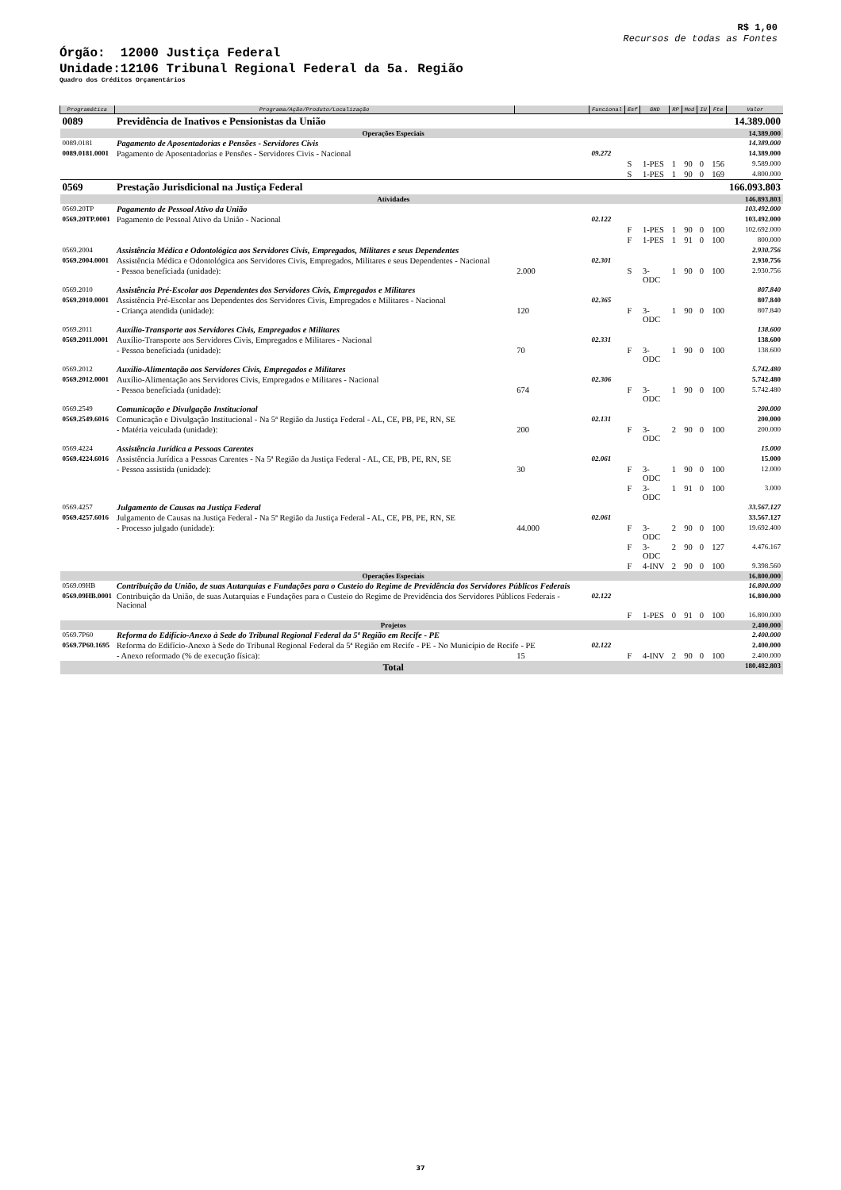R$ 1,00
Recursos de todas as Fontes
Órgão: 12000 Justiça Federal
Unidade:12106 Tribunal Regional Federal da 5a. Região
Quadro dos Créditos Orçamentários
| Programática | Programa/Ação/Produto/Localização | | Funcional | Esf | GND | RP | Mod | IU | Fte | Valor |
| --- | --- | --- | --- | --- | --- | --- | --- | --- | --- | --- |
| 0089 | Previdência de Inativos e Pensionistas da União | | | | | | | | | 14.389.000 |
| Operações Especiais | | | | | | | | | | 14.389.000 |
| 0089.0181 | Pagamento de Aposentadorias e Pensões - Servidores Civis | | | | | | | | | 14.389.000 |
| 0089.0181.0001 | Pagamento de Aposentadorias e Pensões - Servidores Civis - Nacional | | 09.272 | | | | | | | 14.389.000 |
| | | | | S | 1-PES | 1 | 90 | 0 | 156 | 9.589.000 |
| | | | | S | 1-PES | 1 | 90 | 0 | 169 | 4.800.000 |
| 0569 | Prestação Jurisdicional na Justiça Federal | | | | | | | | | 166.093.803 |
| Atividades | | | | | | | | | | 146.893.803 |
| 0569.20TP | Pagamento de Pessoal Ativo da União | | | | | | | | | 103.492.000 |
| 0569.20TP.0001 | Pagamento de Pessoal Ativo da União - Nacional | | 02.122 | | | | | | | 103.492.000 |
| | | | | F | 1-PES | 1 | 90 | 0 | 100 | 102.692.000 |
| | | | | F | 1-PES | 1 | 91 | 0 | 100 | 800.000 |
| 0569.2004 | Assistência Médica e Odontológica aos Servidores Civis, Empregados, Militares e seus Dependentes | | | | | | | | | 2.930.756 |
| 0569.2004.0001 | Assistência Médica e Odontológica aos Servidores Civis, Empregados, Militares e seus Dependentes - Nacional | | 02.301 | | | | | | | 2.930.756 |
| | - Pessoa beneficiada (unidade): | 2.000 | | S | 3-ODC | 1 | 90 | 0 | 100 | 2.930.756 |
| 0569.2010 | Assistência Pré-Escolar aos Dependentes dos Servidores Civis, Empregados e Militares | | | | | | | | | 807.840 |
| 0569.2010.0001 | Assistência Pré-Escolar aos Dependentes dos Servidores Civis, Empregados e Militares - Nacional | | 02.365 | | | | | | | 807.840 |
| | - Criança atendida (unidade): | 120 | | F | 3-ODC | 1 | 90 | 0 | 100 | 807.840 |
| 0569.2011 | Auxílio-Transporte aos Servidores Civis, Empregados e Militares | | | | | | | | | 138.600 |
| 0569.2011.0001 | Auxílio-Transporte aos Servidores Civis, Empregados e Militares - Nacional | | 02.331 | | | | | | | 138.600 |
| | - Pessoa beneficiada (unidade): | 70 | | F | 3-ODC | 1 | 90 | 0 | 100 | 138.600 |
| 0569.2012 | Auxílio-Alimentação aos Servidores Civis, Empregados e Militares | | | | | | | | | 5.742.480 |
| 0569.2012.0001 | Auxílio-Alimentação aos Servidores Civis, Empregados e Militares - Nacional | | 02.306 | | | | | | | 5.742.480 |
| | - Pessoa beneficiada (unidade): | 674 | | F | 3-ODC | 1 | 90 | 0 | 100 | 5.742.480 |
| 0569.2549 | Comunicação e Divulgação Institucional | | | | | | | | | 200.000 |
| 0569.2549.6016 | Comunicação e Divulgação Institucional - Na 5ª Região da Justiça Federal - AL, CE, PB, PE, RN, SE | | 02.131 | | | | | | | 200.000 |
| | - Matéria veiculada (unidade): | 200 | | F | 3-ODC | 2 | 90 | 0 | 100 | 200.000 |
| 0569.4224 | Assistência Jurídica a Pessoas Carentes | | | | | | | | | 15.000 |
| 0569.4224.6016 | Assistência Jurídica a Pessoas Carentes - Na 5ª Região da Justiça Federal - AL, CE, PB, PE, RN, SE | | 02.061 | | | | | | | 15.000 |
| | - Pessoa assistida (unidade): | 30 | | F | 3-ODC | 1 | 90 | 0 | 100 | 12.000 |
| | | | | F | 3-ODC | 1 | 91 | 0 | 100 | 3.000 |
| 0569.4257 | Julgamento de Causas na Justiça Federal | | | | | | | | | 33.567.127 |
| 0569.4257.6016 | Julgamento de Causas na Justiça Federal - Na 5ª Região da Justiça Federal - AL, CE, PB, PE, RN, SE | | 02.061 | | | | | | | 33.567.127 |
| | - Processo julgado (unidade): | 44.000 | | F | 3-ODC | 2 | 90 | 0 | 100 | 19.692.400 |
| | | | | F | 3-ODC | 2 | 90 | 0 | 127 | 4.476.167 |
| | | | | F | 4-INV | 2 | 90 | 0 | 100 | 9.398.560 |
| Operações Especiais | | | | | | | | | | 16.800.000 |
| 0569.09HB | Contribuição da União, de suas Autarquias e Fundações para o Custeio do Regime de Previdência dos Servidores Públicos Federais | | | | | | | | | 16.800.000 |
| 0569.09HB.0001 | Contribuição da União, de suas Autarquias e Fundações para o Custeio do Regime de Previdência dos Servidores Públicos Federais - Nacional | | 02.122 | | | | | | | 16.800.000 |
| | | | | F | 1-PES | 0 | 91 | 0 | 100 | 16.800.000 |
| Projetos | | | | | | | | | | 2.400.000 |
| 0569.7P60 | Reforma do Edifício-Anexo à Sede do Tribunal Regional Federal da 5ª Região em Recife - PE | | | | | | | | | 2.400.000 |
| 0569.7P60.1695 | Reforma do Edifício-Anexo à Sede do Tribunal Regional Federal da 5ª Região em Recife - PE - No Município de Recife - PE | | 02.122 | | | | | | | 2.400.000 |
| | - Anexo reformado (% de execução física): | 15 | | F | 4-INV | 2 | 90 | 0 | 100 | 2.400.000 |
| Total | | | | | | | | | | 180.482.803 |
37